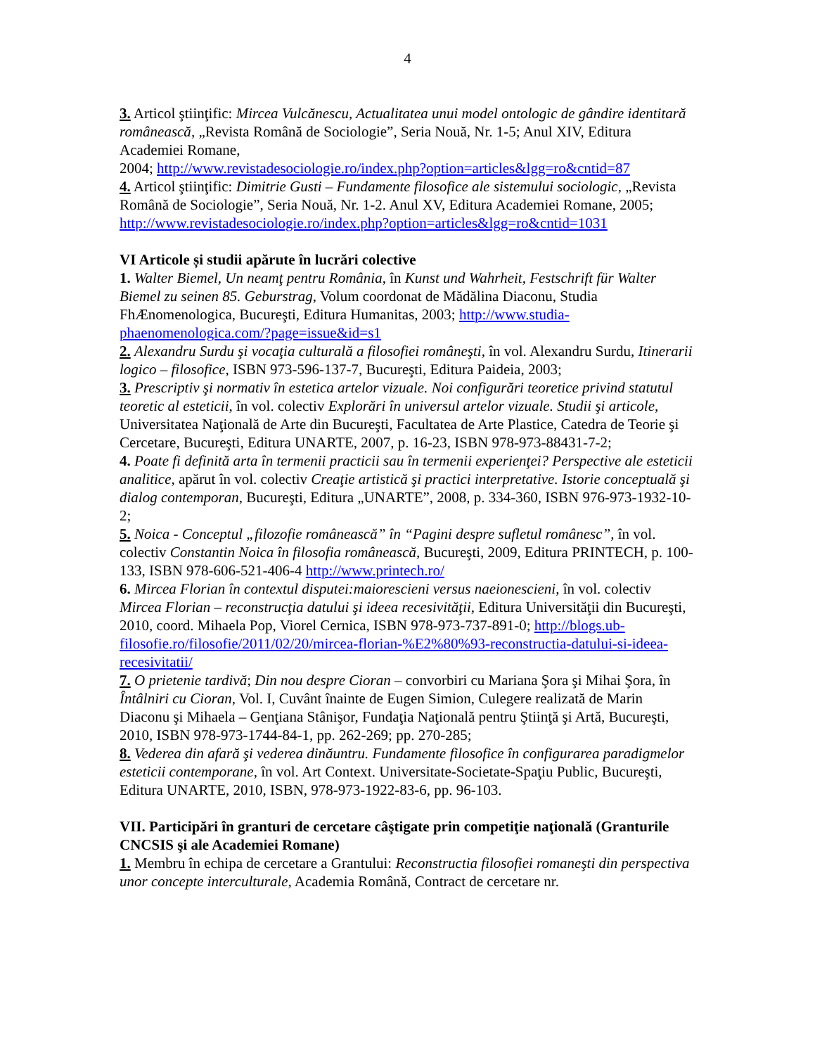4
3. Articol ştiinţific: Mircea Vulcănescu, Actualitatea unui model ontologic de gândire identitară românească, „Revista Română de Sociologie”, Seria Nouă, Nr. 1-5; Anul XIV, Editura Academiei Romane,
2004; http://www.revistadesociologie.ro/index.php?option=articles&lgg=ro&cntid=87
4. Articol ştiinţific: Dimitrie Gusti – Fundamente filosofice ale sistemului sociologic, „Revista Română de Sociologie”, Seria Nouă, Nr. 1-2. Anul XV, Editura Academiei Romane, 2005;
http://www.revistadesociologie.ro/index.php?option=articles&lgg=ro&cntid=1031
VI Articole și studii apărute în lucrări colective
1. Walter Biemel, Un neamţ pentru România, în Kunst und Wahrheit, Festschrift für Walter Biemel zu seinen 85. Geburstrag, Volum coordonat de Mădălina Diaconu, Studia FhÆnomenologica, Bucureşti, Editura Humanitas, 2003; http://www.studia-phaenomenologica.com/?page=issue&id=s1
2. Alexandru Surdu şi vocaţia culturală a filosofiei româneşti, în vol. Alexandru Surdu, Itinerarii logico – filosofice, ISBN 973-596-137-7, Bucureşti, Editura Paideia, 2003;
3. Prescriptiv şi normativ în estetica artelor vizuale. Noi configurări teoretice privind statutul teoretic al esteticii, în vol. colectiv Explorări în universul artelor vizuale. Studii şi articole, Universitatea Naţională de Arte din Bucureşti, Facultatea de Arte Plastice, Catedra de Teorie şi Cercetare, Bucureşti, Editura UNARTE, 2007, p. 16-23, ISBN 978-973-88431-7-2;
4. Poate fi definită arta în termenii practicii sau în termenii experienţei? Perspective ale esteticii analitice, apărut în vol. colectiv Creaţie artistică şi practici interpretative. Istorie conceptuală şi dialog contemporan, Bucureşti, Editura „UNARTE”, 2008, p. 334-360, ISBN 976-973-1932-10-2;
5. Noica - Conceptul „filozofie românească” în “Pagini despre sufletul românesc”, în vol. colectiv Constantin Noica în filosofia românească, Bucureşti, 2009, Editura PRINTECH, p. 100-133, ISBN 978-606-521-406-4 http://www.printech.ro/
6. Mircea Florian în contextul disputei:maiorescieni versus naeionescieni, în vol. colectiv Mircea Florian – reconstrucţia datului şi ideea recesivităţii, Editura Universităţii din Bucureşti, 2010, coord. Mihaela Pop, Viorel Cernica, ISBN 978-973-737-891-0; http://blogs.ub-filosofie.ro/filosofie/2011/02/20/mircea-florian-%E2%80%93-reconstructia-datului-si-ideea-recesivitatii/
7. O prietenie tardivă; Din nou despre Cioran – convorbiri cu Mariana Şora şi Mihai Şora, în Întâlniri cu Cioran, Vol. I, Cuvânt înainte de Eugen Simion, Culegere realizată de Marin Diaconu şi Mihaela – Genţiana Stânişor, Fundaţia Naţională pentru Ştiinţă şi Artă, Bucureşti, 2010, ISBN 978-973-1744-84-1, pp. 262-269; pp. 270-285;
8. Vederea din afară şi vederea dinăuntru. Fundamente filosofice în configurarea paradigmelor esteticii contemporane, în vol. Art Context. Universitate-Societate-Spaţiu Public, Bucureşti, Editura UNARTE, 2010, ISBN, 978-973-1922-83-6, pp. 96-103.
VII. Participări în granturi de cercetare câştigate prin competiţie naţională (Granturile CNCSIS şi ale Academiei Romane)
1. Membru în echipa de cercetare a Grantului: Reconstructia filosofiei romaneşti din perspectiva unor concepte interculturale, Academia Română, Contract de cercetare nr.